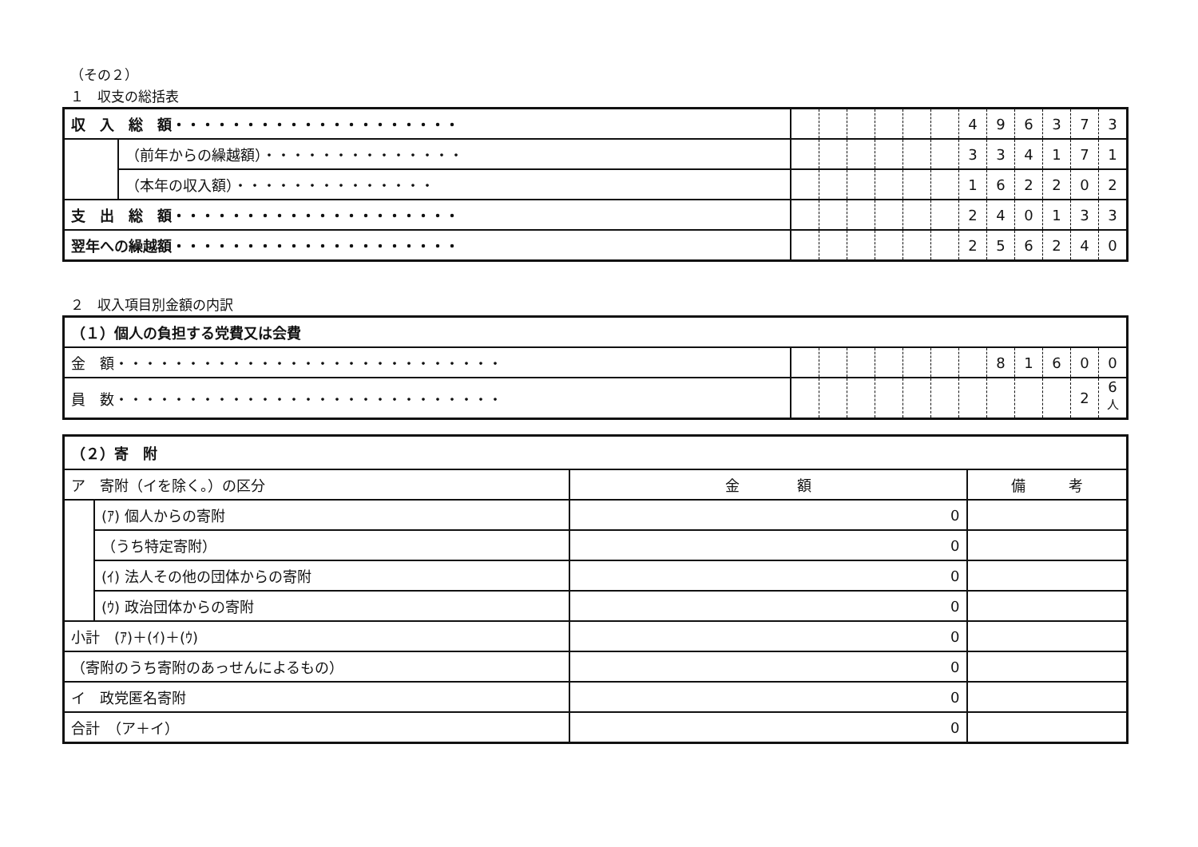（その２）
１　収支の総括表
| 収 入 総 額・・・・・・・・・・・・・・・・・・・・ | | | | | | | | 4 | 9 | 6 | 3 | 7 | 3 |
| | （前年からの繰越額）・・・・・・・・・・・・・・ | | | | | | | 3 | 3 | 4 | 1 | 7 | 1 |
| | （本年の収入額）・・・・・・・・・・・・・・ | | | | | | | 1 | 6 | 2 | 2 | 0 | 2 |
| 支 出 総 額・・・・・・・・・・・・・・・・・・・・ | | | | | | | | 2 | 4 | 0 | 1 | 3 | 3 |
| 翌年への繰越額・・・・・・・・・・・・・・・・・・・・ | | | | | | | | 2 | 5 | 6 | 2 | 4 | 0 |
２　収入項目別金額の内訳
| （１）個人の負担する党費又は会費 | | | | | | | | | | | | |
| 金 額・・・・・・・・・・・・・・・・・・・・・・・・・・・ | | | | | | | | 8 | 1 | 6 | 0 | 0 |
| 員 数・・・・・・・・・・・・・・・・・・・・・・・・・・・ | | | | | | | | | | | 2 | 6<sup>人</sup> |
| （２）寄 附 | | | |
| ア 寄附（イを除く。）の区分 | | 金 額 | 備 考 |
| | (ｱ) 個人からの寄附 | 0 | |
| | （うち特定寄附） | 0 | |
| | (ｲ) 法人その他の団体からの寄附 | 0 | |
| | (ｳ) 政治団体からの寄附 | 0 | |
| 小計 (ｱ)＋(ｲ)＋(ｳ) | | 0 | |
| （寄附のうち寄附のあっせんによるもの） | | 0 | |
| イ 政党匿名寄附 | | 0 | |
| 合計 （ア＋イ） | | 0 | |